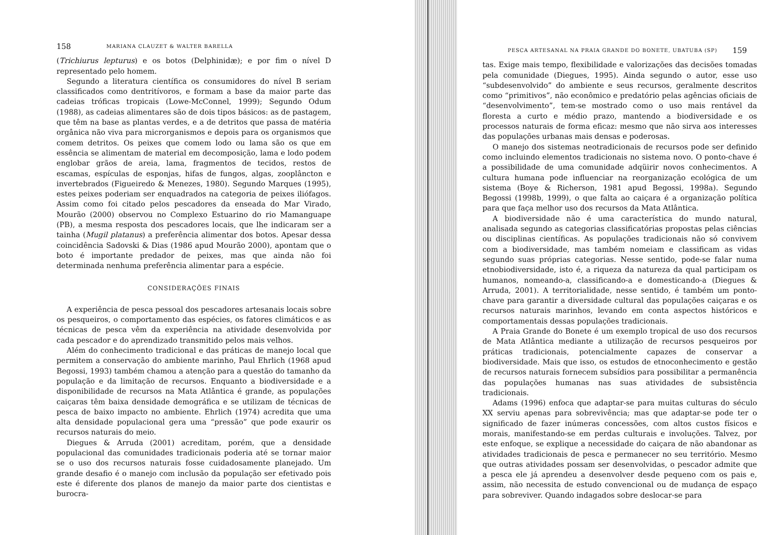158 MARIANA CLAUZET & WALTER BARELLA
(Trichiurus lepturus) e os botos (Delphinidæ); e por fim o nível D representado pelo homem.
Segundo a literatura científica os consumidores do nível B seriam classificados como dentritívoros, e formam a base da maior parte das cadeias tróficas tropicais (Lowe-McConnel, 1999); Segundo Odum (1988), as cadeias alimentares são de dois tipos básicos: as de pastagem, que têm na base as plantas verdes, e a de detritos que passa de matéria orgânica não viva para microrganismos e depois para os organismos que comem detritos. Os peixes que comem lodo ou lama são os que em essência se alimentam de material em decomposição, lama e lodo podem englobar grãos de areia, lama, fragmentos de tecidos, restos de escamas, espículas de esponjas, hifas de fungos, algas, zooplâncton e invertebrados (Figueiredo & Menezes, 1980). Segundo Marques (1995), estes peixes poderiam ser enquadrados na categoria de peixes iliófagos. Assim como foi citado pelos pescadores da enseada do Mar Virado, Mourão (2000) observou no Complexo Estuarino do rio Mamanguape (PB), a mesma resposta dos pescadores locais, que lhe indicaram ser a tainha (Mugil platanus) a preferência alimentar dos botos. Apesar dessa coincidência Sadovski & Dias (1986 apud Mourão 2000), apontam que o boto é importante predador de peixes, mas que ainda não foi determinada nenhuma preferência alimentar para a espécie.
CONSIDERAÇÕES FINAIS
A experiência de pesca pessoal dos pescadores artesanais locais sobre os pesqueiros, o comportamento das espécies, os fatores climáticos e as técnicas de pesca vêm da experiência na atividade desenvolvida por cada pescador e do aprendizado transmitido pelos mais velhos.
Além do conhecimento tradicional e das práticas de manejo local que permitem a conservação do ambiente marinho, Paul Ehrlich (1968 apud Begossi, 1993) também chamou a atenção para a questão do tamanho da população e da limitação de recursos. Enquanto a biodiversidade e a disponibilidade de recursos na Mata Atlântica é grande, as populações caiçaras têm baixa densidade demográfica e se utilizam de técnicas de pesca de baixo impacto no ambiente. Ehrlich (1974) acredita que uma alta densidade populacional gera uma “pressão” que pode exaurir os recursos naturais do meio.
Diegues & Arruda (2001) acreditam, porém, que a densidade populacional das comunidades tradicionais poderia até se tornar maior se o uso dos recursos naturais fosse cuidadosamente planejado. Um grande desafio é o manejo com inclusão da população ser efetivado pois este é diferente dos planos de manejo da maior parte dos cientistas e burocra-
PESCA ARTESANAL NA PRAIA GRANDE DO BONETE, UBATUBA (SP) 159
tas. Exige mais tempo, flexibilidade e valorizações das decisões tomadas pela comunidade (Diegues, 1995). Ainda segundo o autor, esse uso “subdesenvolvido” do ambiente e seus recursos, geralmente descritos como “primitivos”, não econômico e predatório pelas agências oficiais de “desenvolvimento”, tem-se mostrado como o uso mais rentável da floresta a curto e médio prazo, mantendo a biodiversidade e os processos naturais de forma eficaz: mesmo que não sirva aos interesses das populações urbanas mais densas e poderosas.
O manejo dos sistemas neotradicionais de recursos pode ser definido como incluindo elementos tradicionais no sistema novo. O ponto-chave é a possibilidade de uma comunidade adqüirir novos conhecimentos. A cultura humana pode influenciar na reorganização ecológica de um sistema (Boye & Richerson, 1981 apud Begossi, 1998a). Segundo Begossi (1998b, 1999), o que falta ao caiçara é a organização política para que faça melhor uso dos recursos da Mata Atlântica.
A biodiversidade não é uma característica do mundo natural, analisada segundo as categorias classificatórias propostas pelas ciências ou disciplinas científicas. As populações tradicionais não só convivem com a biodiversidade, mas também nomeiam e classificam as vidas segundo suas próprias categorias. Nesse sentido, pode-se falar numa etnobiodiversidade, isto é, a riqueza da natureza da qual participam os humanos, nomeando-a, classificando-a e domesticando-a (Diegues & Arruda, 2001). A territorialidade, nesse sentido, é também um ponto-chave para garantir a diversidade cultural das populações caiçaras e os recursos naturais marinhos, levando em conta aspectos históricos e comportamentais dessas populações tradicionais.
A Praia Grande do Bonete é um exemplo tropical de uso dos recursos de Mata Atlântica mediante a utilização de recursos pesqueiros por práticas tradicionais, potencialmente capazes de conservar a biodiversidade. Mais que isso, os estudos de etnoconhecimento e gestão de recursos naturais fornecem subsídios para possibilitar a permanência das populações humanas nas suas atividades de subsistência tradicionais.
Adams (1996) enfoca que adaptar-se para muitas culturas do século XX serviu apenas para sobrevivência; mas que adaptar-se pode ter o significado de fazer inúmeras concessões, com altos custos físicos e morais, manifestando-se em perdas culturais e involuções. Talvez, por este enfoque, se explique a necessidade do caiçara de não abandonar as atividades tradicionais de pesca e permanecer no seu território. Mesmo que outras atividades possam ser desenvolvidas, o pescador admite que a pesca ele já aprendeu a desenvolver desde pequeno com os pais e, assim, não necessita de estudo convencional ou de mudança de espaço para sobreviver. Quando indagados sobre deslocar-se para